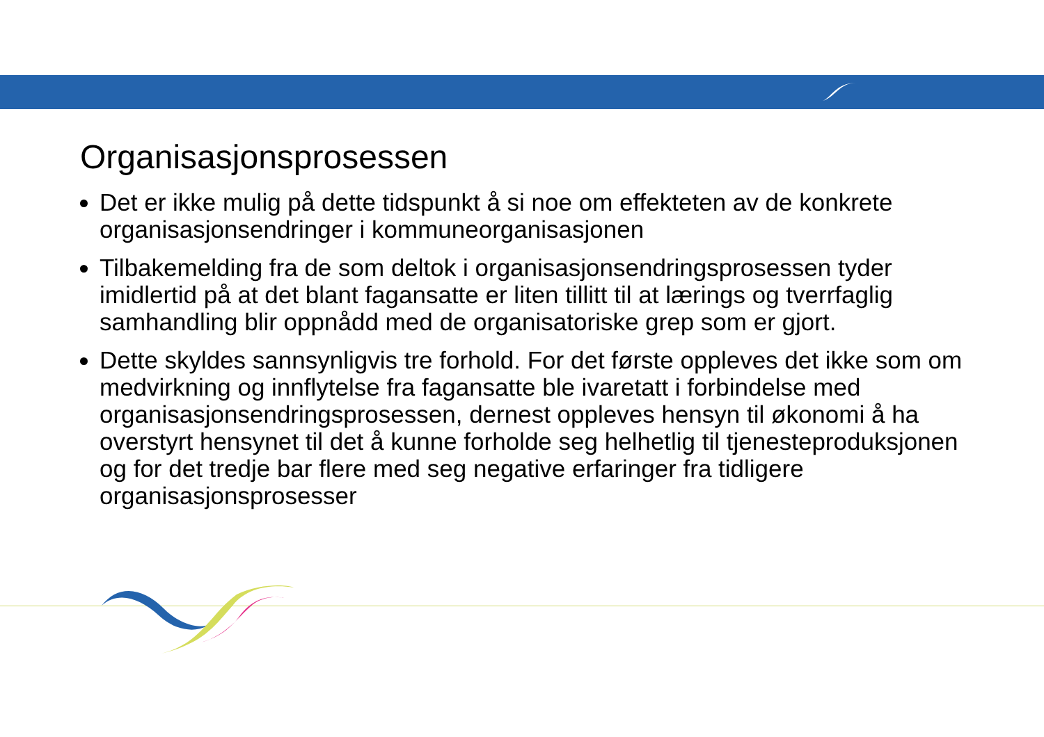Organisasjonsprosessen
Det er ikke mulig på dette tidspunkt å si noe om effekteten av de konkrete organisasjonsendringer i kommuneorganisasjonen
Tilbakemelding fra de som deltok i organisasjonsendringsprosessen tyder imidlertid på at det blant fagansatte er liten tillitt til at lærings og tverrfaglig samhandling blir oppnådd med de organisatoriske grep som er gjort.
Dette skyldes sannsynligvis tre forhold. For det første oppleves det ikke som om medvirkning og innflytelse fra fagansatte ble ivaretatt i forbindelse med organisasjonsendringsprosessen, dernest oppleves hensyn til økonomi å ha overstyrt hensynet til det å kunne forholde seg helhetlig til tjenesteproduksjonen og for det tredje bar flere med seg negative erfaringer fra tidligere organisasjonsprosesser